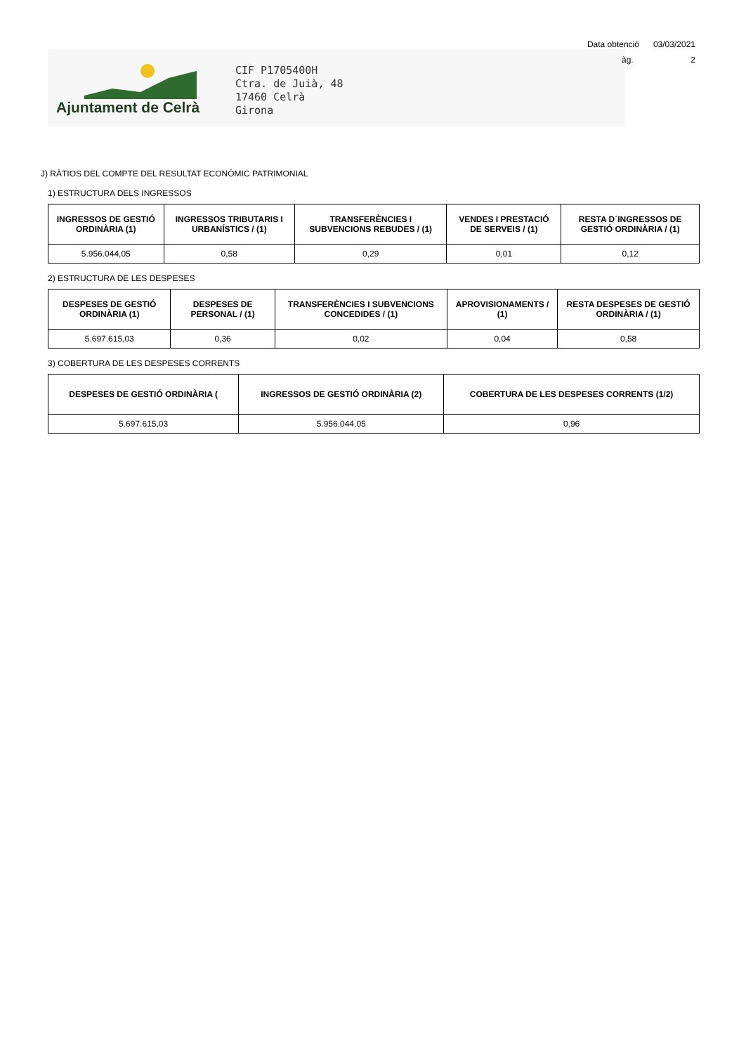Data obtenció 03/03/2021
àg. 2
Ajuntament de Celrà
CIF P1705400H
Ctra. de Juià, 48
17460 Celrà
Girona
J) RÀTIOS DEL COMPTE DEL RESULTAT ECONÒMIC PATRIMONIAL
1) ESTRUCTURA DELS INGRESSOS
| INGRESSOS DE GESTIÓ ORDINÀRIA (1) | INGRESSOS TRIBUTARIS I URBANÍSTICS / (1) | TRANSFERÈNCIES I SUBVENCIONS REBUDES / (1) | VENDES I PRESTACIÓ DE SERVEIS / (1) | RESTA D´INGRESSOS DE GESTIÓ ORDINÀRIA / (1) |
| --- | --- | --- | --- | --- |
| 5.956.044,05 | 0,58 | 0,29 | 0,01 | 0,12 |
2) ESTRUCTURA DE LES DESPESES
| DESPESES DE GESTIÓ ORDINÀRIA (1) | DESPESES DE PERSONAL / (1) | TRANSFERÈNCIES I SUBVENCIONS CONCEDIDES / (1) | APROVISIONAMENTS / (1) | RESTA DESPESES DE GESTIÓ ORDINÀRIA / (1) |
| --- | --- | --- | --- | --- |
| 5.697.615,03 | 0,36 | 0,02 | 0,04 | 0,58 |
3) COBERTURA DE LES DESPESES CORRENTS
| DESPESES DE GESTIÓ ORDINÀRIA ( | INGRESSOS DE GESTIÓ ORDINÀRIA (2) | COBERTURA DE LES DESPESES CORRENTS (1/2) |
| --- | --- | --- |
| 5.697.615,03 | 5.956.044,05 | 0,96 |